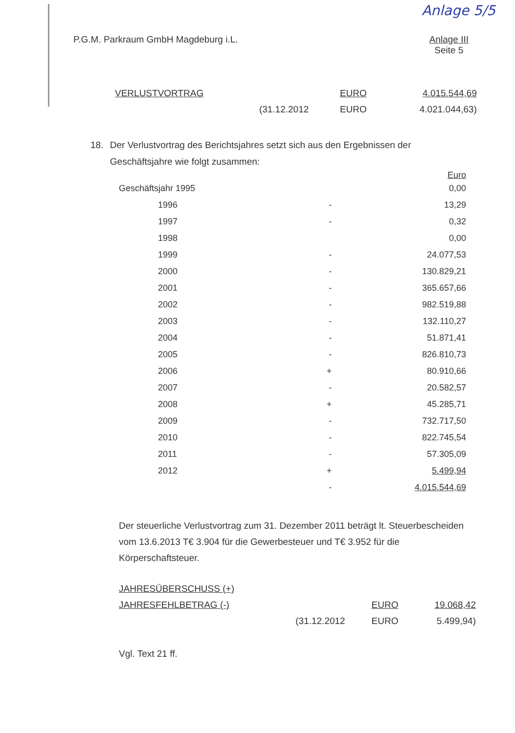Anlage 5/5
P.G.M. Parkraum GmbH Magdeburg i.L.
Anlage III
Seite 5
| VERLUSTVORTRAG | | EURO | 4.015.544,69 |
| | (31.12.2012 | EURO | 4.021.044,63) |
18. Der Verlustvortrag des Berichtsjahres setzt sich aus den Ergebnissen der Geschäftsjahre wie folgt zusammen:
| | | Euro |
| Geschäftsjahr 1995 | | 0,00 |
| 1996 | - | 13,29 |
| 1997 | - | 0,32 |
| 1998 | | 0,00 |
| 1999 | - | 24.077,53 |
| 2000 | - | 130.829,21 |
| 2001 | - | 365.657,66 |
| 2002 | - | 982.519,88 |
| 2003 | - | 132.110,27 |
| 2004 | - | 51.871,41 |
| 2005 | - | 826.810,73 |
| 2006 | + | 80.910,66 |
| 2007 | - | 20.582,57 |
| 2008 | + | 45.285,71 |
| 2009 | - | 732.717,50 |
| 2010 | - | 822.745,54 |
| 2011 | - | 57.305,09 |
| 2012 | + | 5.499,94 |
| | - | 4.015.544,69 |
Der steuerliche Verlustvortrag zum 31. Dezember 2011 beträgt lt. Steuerbescheiden vom 13.6.2013 T€ 3.904 für die Gewerbesteuer und T€ 3.952 für die Körperschaftsteuer.
| JAHRESÜBERSCHUSS (+) | | | |
| JAHRESFEHLBETRAG (-) | | EURO | 19.068,42 |
| | (31.12.2012 | EURO | 5.499,94) |
Vgl. Text 21 ff.